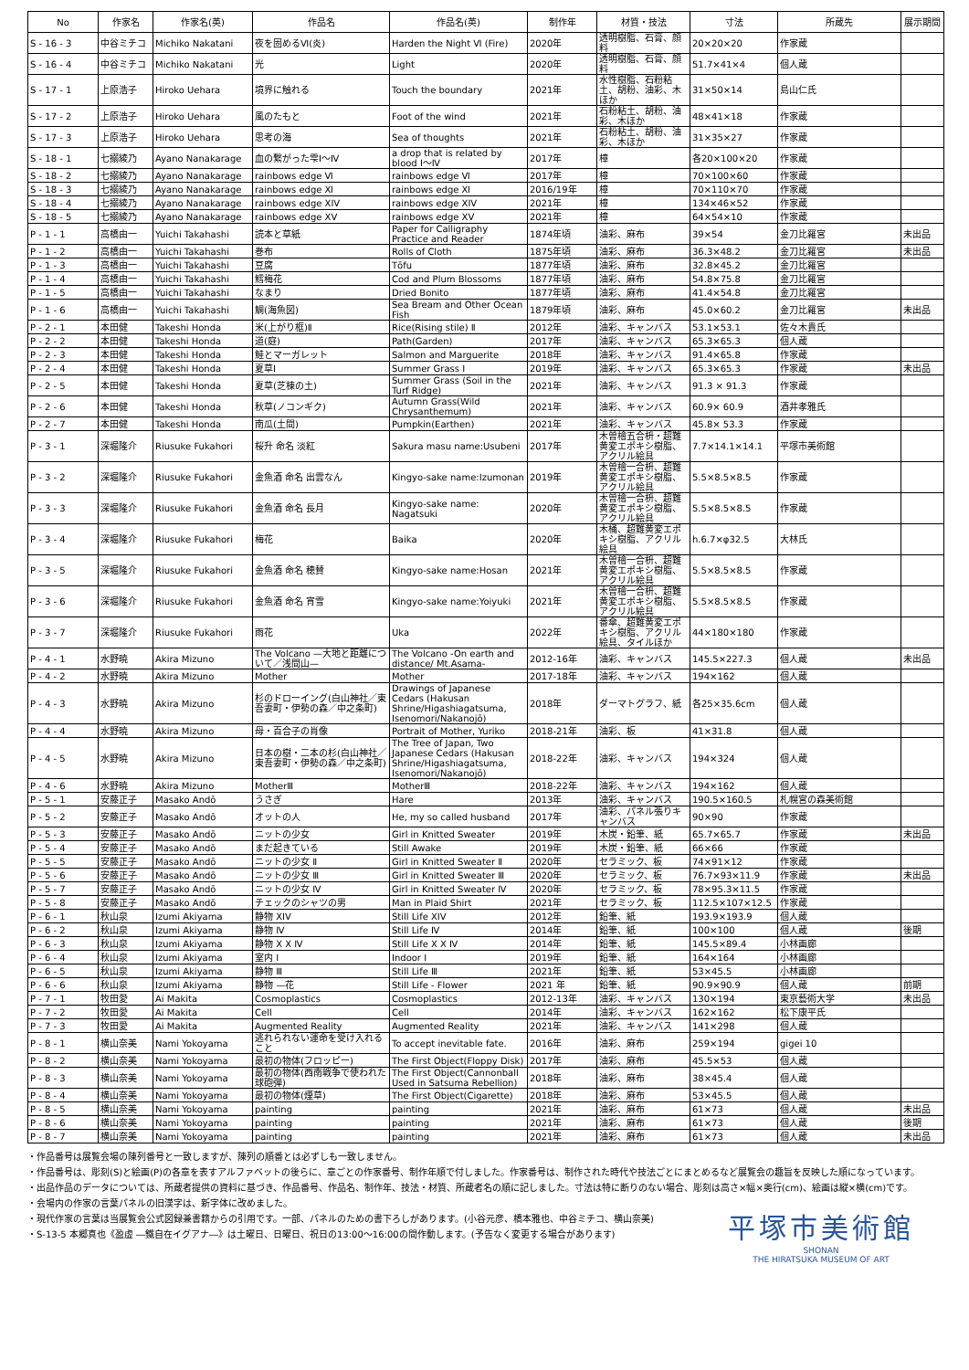| No | 作家名 | 作家名(英) | 作品名 | 作品名(英) | 制作年 | 材質・技法 | 寸法 | 所蔵先 | 展示期間 |
| --- | --- | --- | --- | --- | --- | --- | --- | --- | --- |
| S - 16 - 3 | 中谷ミチコ | Michiko Nakatani | 夜を固めるⅥ(炎) | Harden the Night Ⅵ (Fire) | 2020年 | 透明樹脂、石膏、顔料 | 20×20×20 | 作家蔵 | |
| S - 16 - 4 | 中谷ミチコ | Michiko Nakatani | 光 | Light | 2020年 | 透明樹脂、石膏、顔料 | 51.7×41×4 | 個人蔵 | |
| S - 17 - 1 | 上原浩子 | Hiroko Uehara | 境界に触れる | Touch the boundary | 2021年 | 水性樹脂、石粉粘土、胡粉、油彩、木ほか | 31×50×14 | 島山仁氏 | |
| S - 17 - 2 | 上原浩子 | Hiroko Uehara | 風のたもと | Foot of the wind | 2021年 | 石粉粘土、胡粉、油彩、木ほか | 48×41×18 | 作家蔵 | |
| S - 17 - 3 | 上原浩子 | Hiroko Uehara | 思考の海 | Sea of thoughts | 2021年 | 石粉粘土、胡粉、油彩、木ほか | 31×35×27 | 作家蔵 | |
| S - 18 - 1 | 七搦綾乃 | Ayano Nanakarage | 血の繋がった雫Ⅰ～Ⅳ | a drop that is related by blood Ⅰ～Ⅳ | 2017年 | 樟 | 各20×100×20 | 作家蔵 | |
| S - 18 - 2 | 七搦綾乃 | Ayano Nanakarage | rainbows edge Ⅵ | rainbows edge Ⅵ | 2017年 | 樟 | 70×100×60 | 作家蔵 | |
| S - 18 - 3 | 七搦綾乃 | Ayano Nanakarage | rainbows edge Ⅺ | rainbows edge Ⅺ | 2016/19年 | 樟 | 70×110×70 | 作家蔵 | |
| S - 18 - 4 | 七搦綾乃 | Ayano Nanakarage | rainbows edge XIV | rainbows edge XIV | 2021年 | 樟 | 134×46×52 | 作家蔵 | |
| S - 18 - 5 | 七搦綾乃 | Ayano Nanakarage | rainbows edge XV | rainbows edge XV | 2021年 | 樟 | 64×54×10 | 作家蔵 | |
| P - 1 - 1 | 高橋由一 | Yuichi Takahashi | 読本と草紙 | Paper for Calligraphy Practice and Reader | 1874年頃 | 油彩、麻布 | 39×54 | 金刀比羅宮 | 未出品 |
| P - 1 - 2 | 高橋由一 | Yuichi Takahashi | 巻布 | Rolls of Cloth | 1875年頃 | 油彩、麻布 | 36.3×48.2 | 金刀比羅宮 | 未出品 |
| P - 1 - 3 | 高橋由一 | Yuichi Takahashi | 豆腐 | Tōfu | 1877年頃 | 油彩、麻布 | 32.8×45.2 | 金刀比羅宮 | |
| P - 1 - 4 | 高橋由一 | Yuichi Takahashi | 鱈梅花 | Cod and Plum Blossoms | 1877年頃 | 油彩、麻布 | 54.8×75.8 | 金刀比羅宮 | |
| P - 1 - 5 | 高橋由一 | Yuichi Takahashi | なまり | Dried Bonito | 1877年頃 | 油彩、麻布 | 41.4×54.8 | 金刀比羅宮 | |
| P - 1 - 6 | 高橋由一 | Yuichi Takahashi | 鯛(海魚図) | Sea Bream and Other Ocean Fish | 1879年頃 | 油彩、麻布 | 45.0×60.2 | 金刀比羅宮 | 未出品 |
| P - 2 - 1 | 本田健 | Takeshi Honda | 米(上がり框)Ⅱ | Rice(Rising stile) Ⅱ | 2012年 | 油彩、キャンバス | 53.1×53.1 | 佐々木貴氏 | |
| P - 2 - 2 | 本田健 | Takeshi Honda | 道(庭) | Path(Garden) | 2017年 | 油彩、キャンバス | 65.3×65.3 | 個人蔵 | |
| P - 2 - 3 | 本田健 | Takeshi Honda | 鮭とマーガレット | Salmon and Marguerite | 2018年 | 油彩、キャンバス | 91.4×65.8 | 作家蔵 | |
| P - 2 - 4 | 本田健 | Takeshi Honda | 夏草Ⅰ | Summer Grass Ⅰ | 2019年 | 油彩、キャンバス | 65.3×65.3 | 作家蔵 | 未出品 |
| P - 2 - 5 | 本田健 | Takeshi Honda | 夏草(芝棟の土) | Summer Grass (Soil in the Turf Ridge) | 2021年 | 油彩、キャンバス | 91.3 × 91.3 | 作家蔵 | |
| P - 2 - 6 | 本田健 | Takeshi Honda | 秋草(ノコンギク) | Autumn Grass(Wild Chrysanthemum) | 2021年 | 油彩、キャンバス | 60.9× 60.9 | 酒井孝雅氏 | |
| P - 2 - 7 | 本田健 | Takeshi Honda | 南瓜(土間) | Pumpkin(Earthen) | 2021年 | 油彩、キャンバス | 45.8× 53.3 | 作家蔵 | |
| P - 3 - 1 | 深堀隆介 | Riusuke Fukahori | 桜升 命名 淡紅 | Sakura masu name:Usubeni | 2017年 | 木曽檜五合枡・超難黄変エポキシ樹脂、アクリル絵具 | 7.7×14.1×14.1 | 平塚市美術館 | |
| P - 3 - 2 | 深堀隆介 | Riusuke Fukahori | 金魚酒 命名 出雲なん | Kingyo-sake name:Izumonan | 2019年 | 木曽檜一合枡、超難黄変エポキシ樹脂、アクリル絵具 | 5.5×8.5×8.5 | 作家蔵 | |
| P - 3 - 3 | 深堀隆介 | Riusuke Fukahori | 金魚酒 命名 長月 | Kingyo-sake name: Nagatsuki | 2020年 | 木曽檜一合枡、超難黄変エポキシ樹脂、アクリル絵具 | 5.5×8.5×8.5 | 作家蔵 | |
| P - 3 - 4 | 深堀隆介 | Riusuke Fukahori | 梅花 | Baika | 2020年 | 木桶、超難黄変エポキシ樹脂、アクリル絵具 | h.6.7×φ32.5 | 大林氏 | |
| P - 3 - 5 | 深堀隆介 | Riusuke Fukahori | 金魚酒 命名 穂賛 | Kingyo-sake name:Hosan | 2021年 | 木曽檜一合枡、超難黄変エポキシ樹脂、アクリル絵具 | 5.5×8.5×8.5 | 作家蔵 | |
| P - 3 - 6 | 深堀隆介 | Riusuke Fukahori | 金魚酒 命名 宵雪 | Kingyo-sake name:Yoiyuki | 2021年 | 木曽檜一合枡、超難黄変エポキシ樹脂、アクリル絵具 | 5.5×8.5×8.5 | 作家蔵 | |
| P - 3 - 7 | 深堀隆介 | Riusuke Fukahori | 雨花 | Uka | 2022年 | 番傘、超難黄変エポキシ樹脂、アクリル絵具、タイルほか | 44×180×180 | 作家蔵 | |
| P - 4 - 1 | 水野暁 | Akira Mizuno | The Volcano —大地と距離について／浅間山— | The Volcano -On earth and distance/ Mt.Asama- | 2012-16年 | 油彩、キャンバス | 145.5×227.3 | 個人蔵 | 未出品 |
| P - 4 - 2 | 水野暁 | Akira Mizuno | Mother | Mother | 2017-18年 | 油彩、キャンバス | 194×162 | 個人蔵 | |
| P - 4 - 3 | 水野暁 | Akira Mizuno | 杉のドローイング(白山神社／東吾妻町・伊勢の森／中之条町) | Drawings of Japanese Cedars (Hakusan Shrine/Higashiagatsuma, Isenomori/Nakanojō) | 2018年 | ダーマトグラフ、紙 | 各25×35.6cm | 個人蔵 | |
| P - 4 - 4 | 水野暁 | Akira Mizuno | 母・百合子の肖像 | Portrait of Mother, Yuriko | 2018-21年 | 油彩、板 | 41×31.8 | 個人蔵 | |
| P - 4 - 5 | 水野暁 | Akira Mizuno | 日本の樹・二本の杉(白山神社／東吾妻町・伊勢の森／中之条町) | The Tree of Japan, Two Japanese Cedars (Hakusan Shrine/Higashiagatsuma, Isenomori/Nakanojō) | 2018-22年 | 油彩、キャンバス | 194×324 | 個人蔵 | |
| P - 4 - 6 | 水野暁 | Akira Mizuno | MotherⅢ | MotherⅢ | 2018-22年 | 油彩、キャンバス | 194×162 | 個人蔵 | |
| P - 5 - 1 | 安藤正子 | Masako Andō | うさぎ | Hare | 2013年 | 油彩、キャンバス | 190.5×160.5 | 札幌宮の森美術館 | |
| P - 5 - 2 | 安藤正子 | Masako Andō | オットの人 | He, my so called husband | 2017年 | 油彩、パネル張りキャンバス | 90×90 | 作家蔵 | |
| P - 5 - 3 | 安藤正子 | Masako Andō | ニットの少女 | Girl in Knitted Sweater | 2019年 | 木炭・鉛筆、紙 | 65.7×65.7 | 作家蔵 | 未出品 |
| P - 5 - 4 | 安藤正子 | Masako Andō | まだ起きている | Still Awake | 2019年 | 木炭・鉛筆、紙 | 66×66 | 作家蔵 | |
| P - 5 - 5 | 安藤正子 | Masako Andō | ニットの少女 Ⅱ | Girl in Knitted Sweater Ⅱ | 2020年 | セラミック、板 | 74×91×12 | 作家蔵 | |
| P - 5 - 6 | 安藤正子 | Masako Andō | ニットの少女 Ⅲ | Girl in Knitted Sweater Ⅲ | 2020年 | セラミック、板 | 76.7×93×11.9 | 作家蔵 | 未出品 |
| P - 5 - 7 | 安藤正子 | Masako Andō | ニットの少女 Ⅳ | Girl in Knitted Sweater Ⅳ | 2020年 | セラミック、板 | 78×95.3×11.5 | 作家蔵 | |
| P - 5 - 8 | 安藤正子 | Masako Andō | チェックのシャツの男 | Man in Plaid Shirt | 2021年 | セラミック、板 | 112.5×107×12.5 | 作家蔵 | |
| P - 6 - 1 | 秋山泉 | Izumi Akiyama | 静物 XIV | Still Life XIV | 2012年 | 鉛筆、紙 | 193.9×193.9 | 個人蔵 | |
| P - 6 - 2 | 秋山泉 | Izumi Akiyama | 静物 Ⅳ | Still Life Ⅳ | 2014年 | 鉛筆、紙 | 100×100 | 個人蔵 | 後期 |
| P - 6 - 3 | 秋山泉 | Izumi Akiyama | 静物 X X Ⅳ | Still Life X X Ⅳ | 2014年 | 鉛筆、紙 | 145.5×89.4 | 小林画廊 | |
| P - 6 - 4 | 秋山泉 | Izumi Akiyama | 室内 Ⅰ | Indoor Ⅰ | 2019年 | 鉛筆、紙 | 164×164 | 小林画廊 | |
| P - 6 - 5 | 秋山泉 | Izumi Akiyama | 静物 Ⅲ | Still Life Ⅲ | 2021年 | 鉛筆、紙 | 53×45.5 | 小林画廊 | |
| P - 6 - 6 | 秋山泉 | Izumi Akiyama | 静物 —花 | Still Life - Flower | 2021 年 | 鉛筆、紙 | 90.9×90.9 | 個人蔵 | 前期 |
| P - 7 - 1 | 牧田愛 | Ai Makita | Cosmoplastics | Cosmoplastics | 2012-13年 | 油彩、キャンバス | 130×194 | 東京藝術大学 | 未出品 |
| P - 7 - 2 | 牧田愛 | Ai Makita | Cell | Cell | 2014年 | 油彩、キャンバス | 162×162 | 松下康平氏 | |
| P - 7 - 3 | 牧田愛 | Ai Makita | Augmented Reality | Augmented Reality | 2021年 | 油彩、キャンバス | 141×298 | 個人蔵 | |
| P - 8 - 1 | 横山奈美 | Nami Yokoyama | 逃れられない運命を受け入れること | To accept inevitable fate. | 2016年 | 油彩、麻布 | 259×194 | gigei 10 | |
| P - 8 - 2 | 横山奈美 | Nami Yokoyama | 最初の物体(フロッピー) | The First Object(Floppy Disk) | 2017年 | 油彩、麻布 | 45.5×53 | 個人蔵 | |
| P - 8 - 3 | 横山奈美 | Nami Yokoyama | 最初の物体(西南戦争で使われた球砲弾) | The First Object(Cannonball Used in Satsuma Rebellion) | 2018年 | 油彩、麻布 | 38×45.4 | 個人蔵 | |
| P - 8 - 4 | 横山奈美 | Nami Yokoyama | 最初の物体(煙草) | The First Object(Cigarette) | 2018年 | 油彩、麻布 | 53×45.5 | 個人蔵 | |
| P - 8 - 5 | 横山奈美 | Nami Yokoyama | painting | painting | 2021年 | 油彩、麻布 | 61×73 | 個人蔵 | 未出品 |
| P - 8 - 6 | 横山奈美 | Nami Yokoyama | painting | painting | 2021年 | 油彩、麻布 | 61×73 | 個人蔵 | 後期 |
| P - 8 - 7 | 横山奈美 | Nami Yokoyama | painting | painting | 2021年 | 油彩、麻布 | 61×73 | 個人蔵 | 未出品 |
・作品番号は展覧会場の陳列番号と一致しますが、陳列の順番とは必ずしも一致しません。
・作品番号は、彫刻(S)と絵画(P)の各章を表すアルファベットの後らに、章ごとの作家番号、制作年順で付しました。作家番号は、制作された時代や技法ごとにまとめるなど展覧会の趣旨を反映した順になっています。
・出品作品のデータについては、所蔵者提供の資料に基づき、作品番号、作品名、制作年、技法・材質、所蔵者名の順に記しました。寸法は特に断りのない場合、彫刻は高さ×幅×奥行(cm)、絵画は縦×横(cm)です。
・会場内の作家の言葉パネルの旧漢字は、新字体に改めました。
・現代作家の言葉は当展覧会公式図録兼書籍からの引用です。一部、パネルのための書下ろしがあります。(小谷元彦、橋本雅也、中谷ミチコ、横山奈美)
・S-13-5 本郷真也《盈虚 ―鐵自在イグアナ―》は土曜日、日曜日、祝日の13:00～16:00の間作動します。(予告なく変更する場合があります)
平塚市美術館
SHONAN
THE HIRATSUKA MUSEUM OF ART